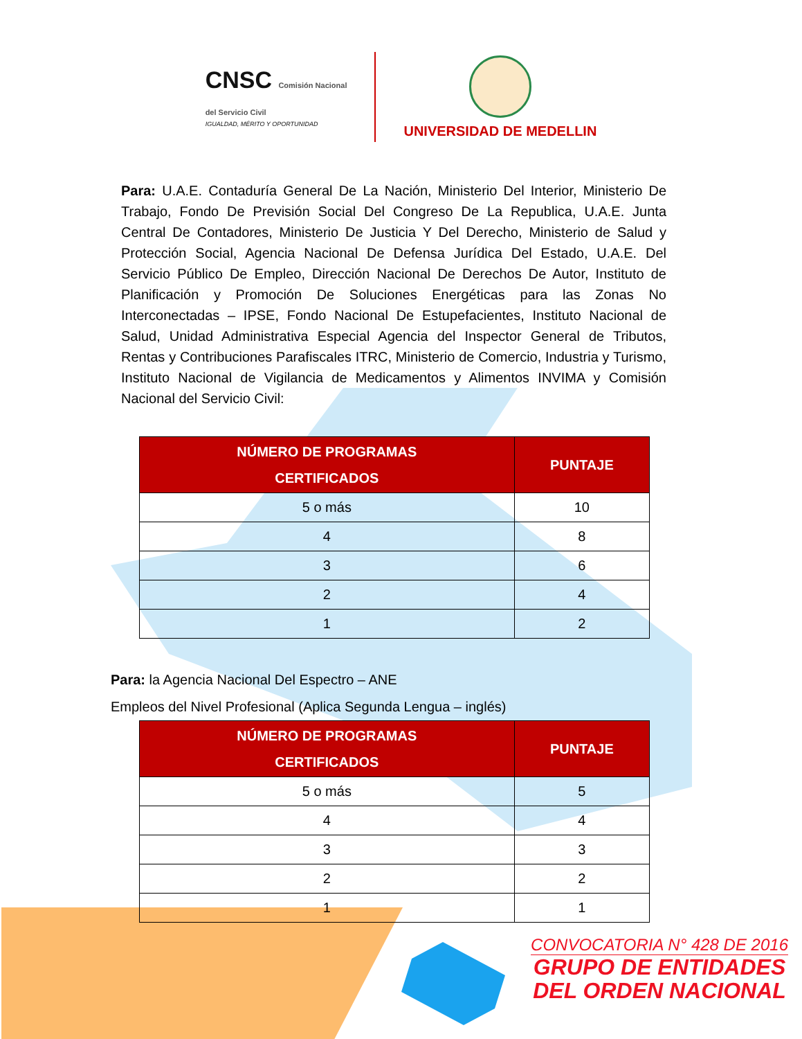CNSC Comisión Nacional
del Servicio Civil
IGUALDAD, MÉRITO Y OPORTUNIDAD
UNIVERSIDAD DE MEDELLIN
Para: U.A.E. Contaduría General De La Nación, Ministerio Del Interior, Ministerio De Trabajo, Fondo De Previsión Social Del Congreso De La Republica, U.A.E. Junta Central De Contadores, Ministerio De Justicia Y Del Derecho, Ministerio de Salud y Protección Social, Agencia Nacional De Defensa Jurídica Del Estado, U.A.E. Del Servicio Público De Empleo, Dirección Nacional De Derechos De Autor, Instituto de Planificación y Promoción De Soluciones Energéticas para las Zonas No Interconectadas – IPSE, Fondo Nacional De Estupefacientes, Instituto Nacional de Salud, Unidad Administrativa Especial Agencia del Inspector General de Tributos, Rentas y Contribuciones Parafiscales ITRC, Ministerio de Comercio, Industria y Turismo, Instituto Nacional de Vigilancia de Medicamentos y Alimentos INVIMA y Comisión Nacional del Servicio Civil:
| NÚMERO DE PROGRAMAS CERTIFICADOS | PUNTAJE |
| --- | --- |
| 5 o más | 10 |
| 4 | 8 |
| 3 | 6 |
| 2 | 4 |
| 1 | 2 |
Para: la Agencia Nacional Del Espectro – ANE
Empleos del Nivel Profesional (Aplica Segunda Lengua – inglés)
| NÚMERO DE PROGRAMAS CERTIFICADOS | PUNTAJE |
| --- | --- |
| 5 o más | 5 |
| 4 | 4 |
| 3 | 3 |
| 2 | 2 |
| 1 | 1 |
CONVOCATORIA N° 428 DE 2016
GRUPO DE ENTIDADES
DEL ORDEN NACIONAL